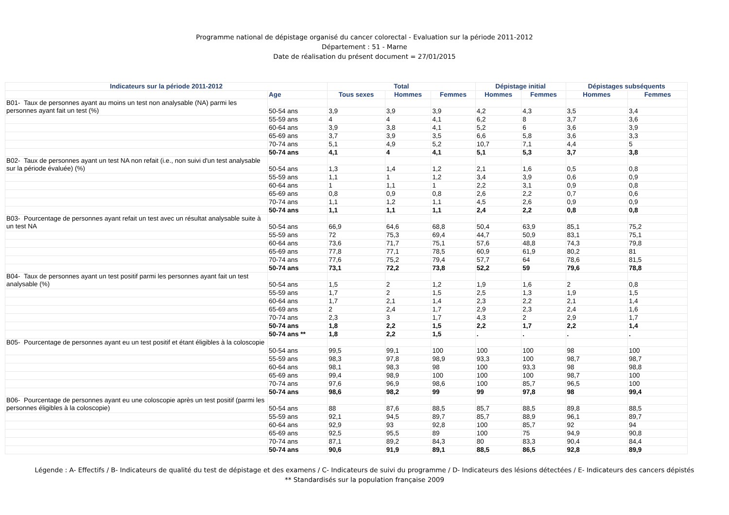Programme national de dépistage organisé du cancer colorectal - Evaluation sur la période 2011-2012
Département : 51 - Marne
Date de réalisation du présent document = 27/01/2015
| Indicateurs sur la période 2011-2012 | | Total | | | Dépistage initial | | Dépistages subséquents | |
| --- | --- | --- | --- | --- | --- | --- | --- | --- |
| | Age | Tous sexes | Hommes | Femmes | Hommes | Femmes | Hommes | Femmes |
| B01- Taux de personnes ayant au moins un test non analysable (NA) parmi les personnes ayant fait un test (%) | | | | | | | | |
| | 50-54 ans | 3,9 | 3,9 | 3,9 | 4,2 | 4,3 | 3,5 | 3,4 |
| | 55-59 ans | 4 | 4 | 4,1 | 6,2 | 8 | 3,7 | 3,6 |
| | 60-64 ans | 3,9 | 3,8 | 4,1 | 5,2 | 6 | 3,6 | 3,9 |
| | 65-69 ans | 3,7 | 3,9 | 3,5 | 6,6 | 5,8 | 3,6 | 3,3 |
| | 70-74 ans | 5,1 | 4,9 | 5,2 | 10,7 | 7,1 | 4,4 | 5 |
| | 50-74 ans | 4,1 | 4 | 4,1 | 5,1 | 5,3 | 3,7 | 3,8 |
| B02- Taux de personnes ayant un test NA non refait (i.e., non suivi d'un test analysable sur la période évaluée) (%) | | | | | | | | |
| | 50-54 ans | 1,3 | 1,4 | 1,2 | 2,1 | 1,6 | 0,5 | 0,8 |
| | 55-59 ans | 1,1 | 1 | 1,2 | 3,4 | 3,9 | 0,6 | 0,9 |
| | 60-64 ans | 1 | 1,1 | 1 | 2,2 | 3,1 | 0,9 | 0,8 |
| | 65-69 ans | 0,8 | 0,9 | 0,8 | 2,6 | 2,2 | 0,7 | 0,6 |
| | 70-74 ans | 1,1 | 1,2 | 1,1 | 4,5 | 2,6 | 0,9 | 0,9 |
| | 50-74 ans | 1,1 | 1,1 | 1,1 | 2,4 | 2,2 | 0,8 | 0,8 |
| B03- Pourcentage de personnes ayant refait un test avec un résultat analysable suite à un test NA | | | | | | | | |
| | 50-54 ans | 66,9 | 64,6 | 68,8 | 50,4 | 63,9 | 85,1 | 75,2 |
| | 55-59 ans | 72 | 75,3 | 69,4 | 44,7 | 50,9 | 83,1 | 75,1 |
| | 60-64 ans | 73,6 | 71,7 | 75,1 | 57,6 | 48,8 | 74,3 | 79,8 |
| | 65-69 ans | 77,8 | 77,1 | 78,5 | 60,9 | 61,9 | 80,2 | 81 |
| | 70-74 ans | 77,6 | 75,2 | 79,4 | 57,7 | 64 | 78,6 | 81,5 |
| | 50-74 ans | 73,1 | 72,2 | 73,8 | 52,2 | 59 | 79,6 | 78,8 |
| B04- Taux de personnes ayant un test positif parmi les personnes ayant fait un test analysable (%) | | | | | | | | |
| | 50-54 ans | 1,5 | 2 | 1,2 | 1,9 | 1,6 | 2 | 0,8 |
| | 55-59 ans | 1,7 | 2 | 1,5 | 2,5 | 1,3 | 1,9 | 1,5 |
| | 60-64 ans | 1,7 | 2,1 | 1,4 | 2,3 | 2,2 | 2,1 | 1,4 |
| | 65-69 ans | 2 | 2,4 | 1,7 | 2,9 | 2,3 | 2,4 | 1,6 |
| | 70-74 ans | 2,3 | 3 | 1,7 | 4,3 | 2 | 2,9 | 1,7 |
| | 50-74 ans | 1,8 | 2,2 | 1,5 | 2,2 | 1,7 | 2,2 | 1,4 |
| | 50-74 ans ** | 1,8 | 2,2 | 1,5 | . | . | . | . |
| B05- Pourcentage de personnes ayant eu un test positif et étant éligibles à la coloscopie | | | | | | | | |
| | 50-54 ans | 99,5 | 99,1 | 100 | 100 | 100 | 98 | 100 |
| | 55-59 ans | 98,3 | 97,8 | 98,9 | 93,3 | 100 | 98,7 | 98,7 |
| | 60-64 ans | 98,1 | 98,3 | 98 | 100 | 93,3 | 98 | 98,8 |
| | 65-69 ans | 99,4 | 98,9 | 100 | 100 | 100 | 98,7 | 100 |
| | 70-74 ans | 97,6 | 96,9 | 98,6 | 100 | 85,7 | 96,5 | 100 |
| | 50-74 ans | 98,6 | 98,2 | 99 | 99 | 97,8 | 98 | 99,4 |
| B06- Pourcentage de personnes ayant eu une coloscopie après un test positif (parmi les personnes éligibles à la coloscopie) | | | | | | | | |
| | 50-54 ans | 88 | 87,6 | 88,5 | 85,7 | 88,5 | 89,8 | 88,5 |
| | 55-59 ans | 92,1 | 94,5 | 89,7 | 85,7 | 88,9 | 96,1 | 89,7 |
| | 60-64 ans | 92,9 | 93 | 92,8 | 100 | 85,7 | 92 | 94 |
| | 65-69 ans | 92,5 | 95,5 | 89 | 100 | 75 | 94,9 | 90,8 |
| | 70-74 ans | 87,1 | 89,2 | 84,3 | 80 | 83,3 | 90,4 | 84,4 |
| | 50-74 ans | 90,6 | 91,9 | 89,1 | 88,5 | 86,5 | 92,8 | 89,9 |
Légende : A- Effectifs / B- Indicateurs de qualité du test de dépistage et des examens / C- Indicateurs de suivi du programme / D- Indicateurs des lésions détectées / E- Indicateurs des cancers dépistés
** Standardisés sur la population française 2009